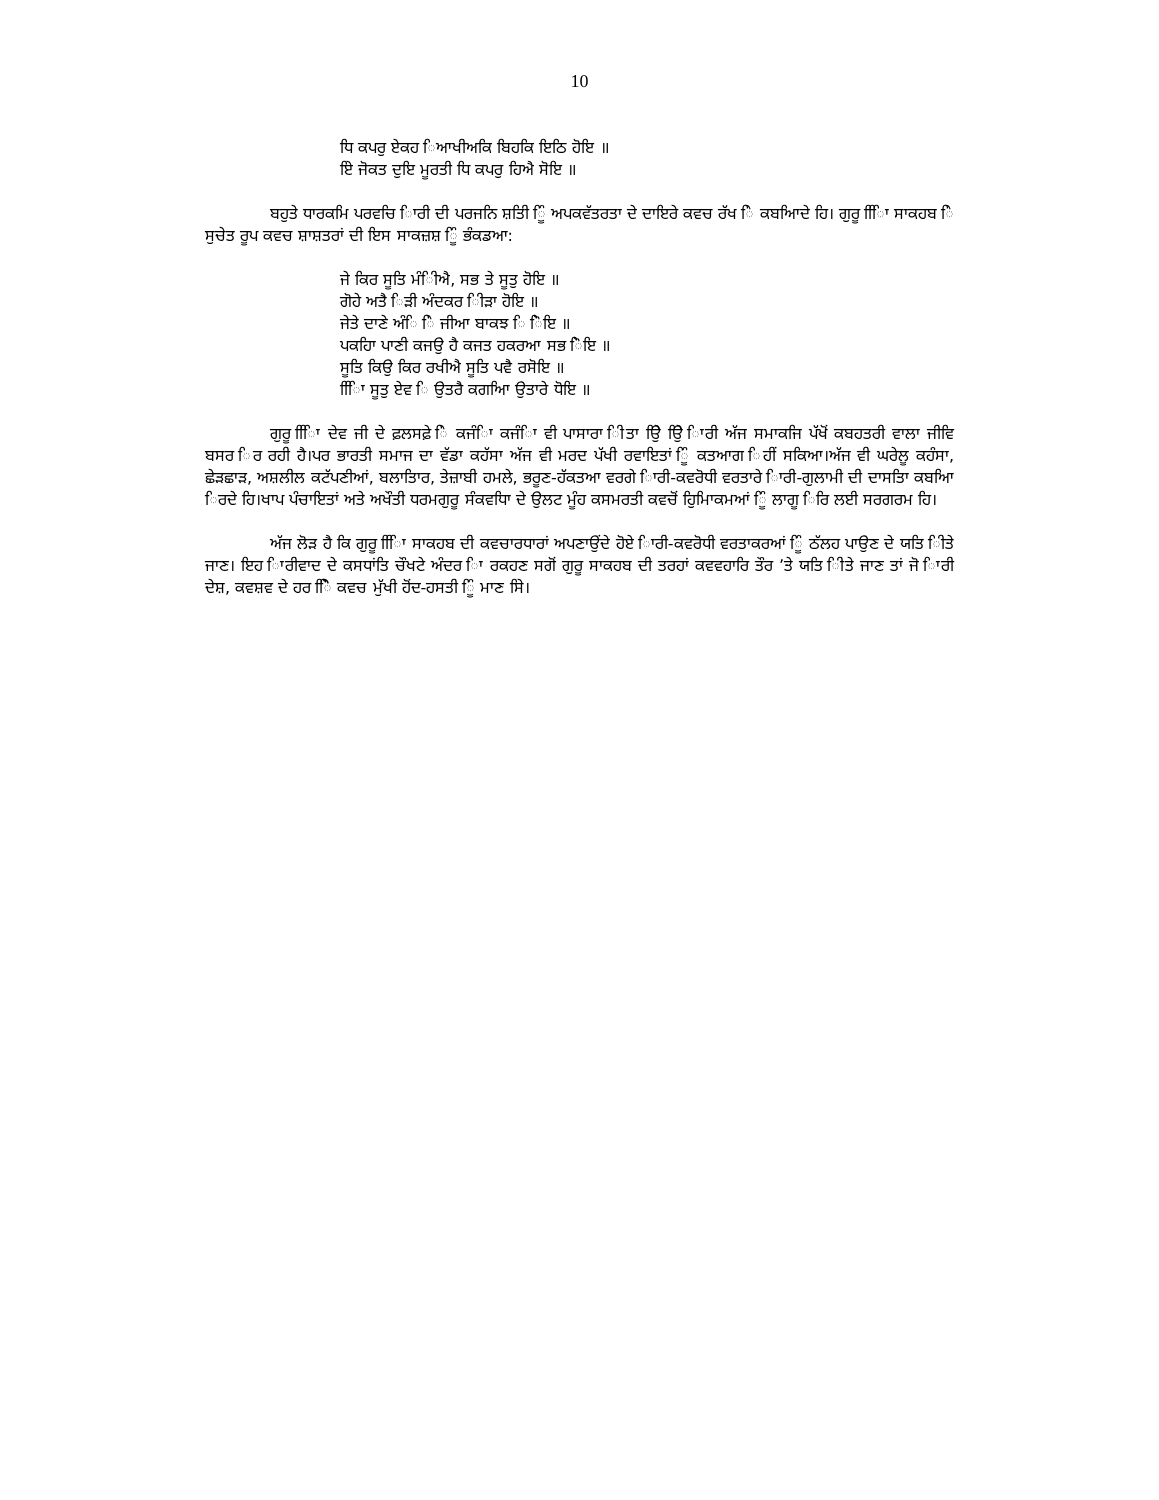10
ਧਿ ਕਪਰੁ ਏਕਹ ਿਆਖੀਅਕਿ ਬਿਹਕਿ ਇਠਿ ਹੋਇ ॥
ਏਿ ਜੋਕਤ ਦੁਇ ਮੂਰਤੀ ਧਿ ਕਪਰੁ ਹਿਐ ਸੋਇ ॥
ਬਹੁਤੇ ਧਾਰਕਮਿ ਪਰਵਚਿ ਿਾਰੀ ਦੀ ਪਰਜਨਿ ਸ਼ਤਿੀ ਿੂੰ ਅਪਕਵੱਤਰਤਾ ਦੇ ਦਾਇਰੇ ਕਵਚ ਰੱਖ ਿੇ ਕਬਆਿਦੇ ਹਿ। ਗੁਰੂ ਿਾਿਿ ਸਾਕਹਬ ਿੇ ਸੁਚੇਤ ਰੂਪ ਕਵਚ ਸ਼ਾਸ਼ਤਰਾਂ ਦੀ ਇਸ ਸਾਕਜ਼ਸ਼ ਿੂੰ ਭੰਕਡਆ:
ਜੇ ਕਿਰ ਸੂਤਿ ਮੰਿੀਐ, ਸਭ ਤੇ ਸੂਤੁ ਹੋਇ ॥
ਗੋਹੇ ਅਤੈ ਿੜੀ ਅੰਦਕਰ ਿੀੜਾ ਹੋਇ ॥
ਜੇਤੇ ਦਾਣੇ ਅੰਿ ਿੇ ਜੀਆ ਬਾਕਝ ਿ ਿੋਇ ॥
ਪਕਹਿਾ ਪਾਣੀ ਕਜਉ ਹੈ ਕਜਤ ਹਕਰਆ ਸਭ ਿੋਇ ॥
ਸੂਤਿ ਕਿਉ ਕਿਰ ਰਖੀਐ ਸੂਤਿ ਪਵੈ ਰਸੋਇ ॥
ਿਾਿਿ ਸੂਤੁ ਏਵ ਿ ਉਤਰੈ ਕਗਆਿ ਉਤਾਰੇ ਧੋਇ ॥
ਗੁਰੂ ਿਾਿਿ ਦੇਵ ਜੀ ਦੇ ਫ਼ਲਸਫ਼ੇ ਿੇ ਕਜੰਿਾ ਕਜੰਿਾ ਵੀ ਪਾਸਾਰਾ ਿੀਤਾ ਉਿੇ ਉਿੇ ਿਾਰੀ ਅੱਜ ਸਮਾਕਜਿ ਪੱਖੋਂ ਕਬਹਤਰੀ ਵਾਲਾ ਜੀਵਿ ਬਸਰ ਿਰ ਰਹੀ ਹੈ।ਪਰ ਭਾਰਤੀ ਸਮਾਜ ਦਾ ਵੱਡਾ ਕਹੱਸਾ ਅੱਜ ਵੀ ਮਰਦ ਪੱਖੀ ਰਵਾਇਤਾਂ ਿੂੰ ਕਤਆਗ ਿਹੀਂ ਸਕਿਆ।ਅੱਜ ਵੀ ਘਰੇਲੂ ਕਹੰਸਾ, ਛੇੜਛਾੜ, ਅਸ਼ਲੀਲ ਕਟੱਪਣੀਆਂ, ਬਲਾਤਿਾਰ, ਤੇਜ਼ਾਬੀ ਹਮਲੇ, ਭਰੂਣ-ਹੱਕਤਆ ਵਰਗੇ ਿਾਰੀ-ਕਵਰੋਧੀ ਵਰਤਾਰੇ ਿਾਰੀ-ਗੁਲਾਮੀ ਦੀ ਦਾਸਤਾਿ ਕਬਆਿ ਿਰਦੇ ਹਿ।ਖਾਪ ਪੰਚਾਇਤਾਂ ਅਤੇ ਅਖੌਤੀ ਧਰਮਗੁਰੂ ਸੰਕਵਧਾਿ ਦੇ ਉਲਟ ਮੂੰਹ ਕਸਮਰਤੀ ਕਵਚੋਂ ਹੁਿਮਿਾਕਮਆਂ ਿੂੰ ਲਾਗੂ ਿਰਿ ਲਈ ਸਰਗਰਮ ਹਿ।
ਅੱਜ ਲੋੜ ਹੈ ਕਿ ਗੁਰੂ ਿਾਿਿ ਸਾਕਹਬ ਦੀ ਕਵਚਾਰਧਾਰਾਂ ਅਪਣਾਉਂਦੇ ਹੋਏ ਿਾਰੀ-ਕਵਰੋਧੀ ਵਰਤਾਕਰਆਂ ਿੂੰ ਠੱਲਹ ਪਾਉਣ ਦੇ ਯਤਿ ਿੀਤੇ ਜਾਣ। ਇਹ ਿਾਰੀਵਾਦ ਦੇ ਕਸਧਾਂਤਿ ਚੌਖਟੇ ਅੰਦਰ ਿਾ ਰਕਹਣ ਸਗੋਂ ਗੁਰੂ ਸਾਕਹਬ ਦੀ ਤਰਹਾਂ ਕਵਵਹਾਰਿ ਤੌਰ ’ਤੇ ਯਤਿ ਿੀਤੇ ਜਾਣ ਤਾਂ ਜੋ ਿਾਰੀ ਦੇਸ਼, ਕਵਸ਼ਵ ਦੇ ਹਰ ਿੋਿੇ ਕਵਚ ਮੁੱਖੀ ਹੋਂਦ-ਹਸਤੀ ਿੂੰ ਮਾਣ ਸਿੇ।